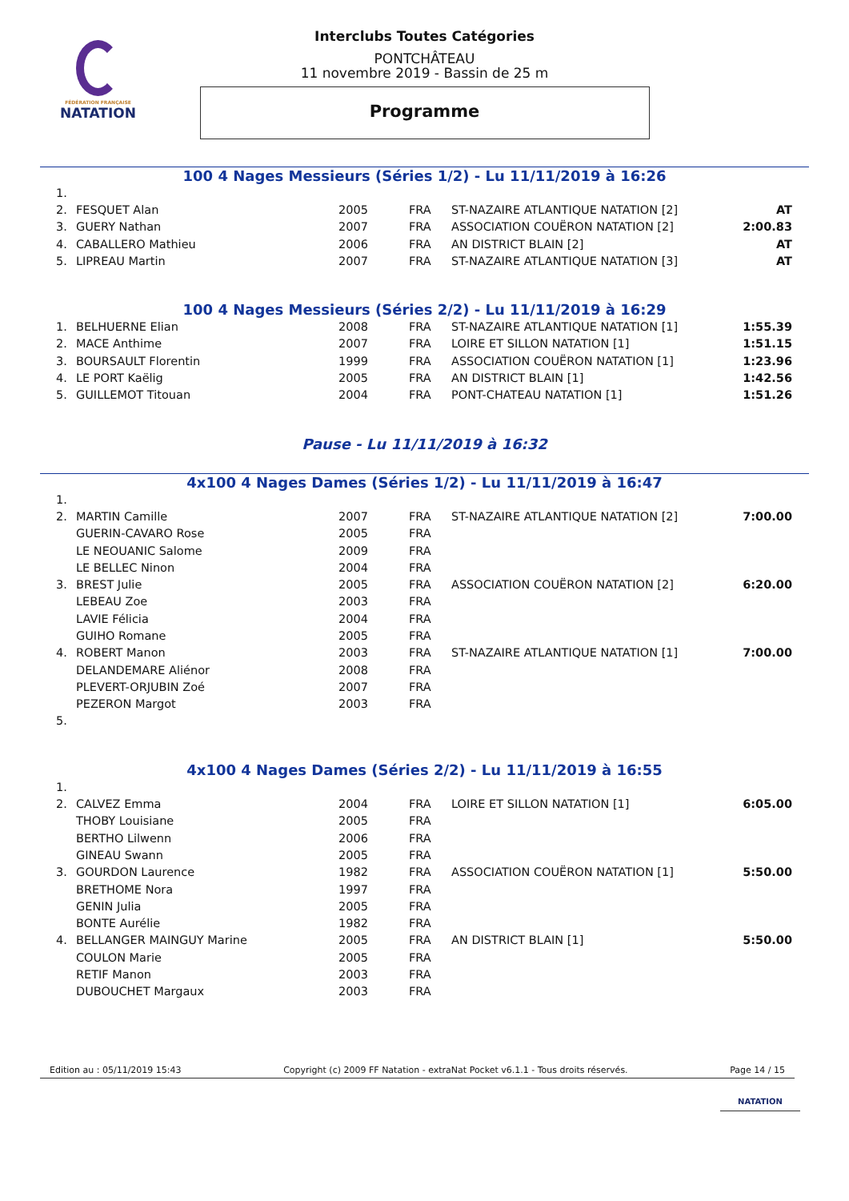FÉDÉRATION FRANÇAISE
NATATION
Interclubs Toutes Catégories
PONTCHÂTEAU
11 novembre 2019 - Bassin de 25 m
Programme
100 4 Nages Messieurs (Séries 1/2) - Lu 11/11/2019 à 16:26
| 1. | | | | | |
| 2. | FESQUET Alan | 2005 | FRA | ST-NAZAIRE ATLANTIQUE NATATION [2] | AT |
| 3. | GUERY Nathan | 2007 | FRA | ASSOCIATION COUËRON NATATION [2] | 2:00.83 |
| 4. | CABALLERO Mathieu | 2006 | FRA | AN DISTRICT BLAIN [2] | AT |
| 5. | LIPREAU Martin | 2007 | FRA | ST-NAZAIRE ATLANTIQUE NATATION [3] | AT |
100 4 Nages Messieurs (Séries 2/2) - Lu 11/11/2019 à 16:29
| 1. | BELHUERNE Elian | 2008 | FRA | ST-NAZAIRE ATLANTIQUE NATATION [1] | 1:55.39 |
| 2. | MACE Anthime | 2007 | FRA | LOIRE ET SILLON NATATION [1] | 1:51.15 |
| 3. | BOURSAULT Florentin | 1999 | FRA | ASSOCIATION COUËRON NATATION [1] | 1:23.96 |
| 4. | LE PORT Kaëlig | 2005 | FRA | AN DISTRICT BLAIN [1] | 1:42.56 |
| 5. | GUILLEMOT Titouan | 2004 | FRA | PONT-CHATEAU NATATION [1] | 1:51.26 |
Pause - Lu 11/11/2019 à 16:32
4x100 4 Nages Dames (Séries 1/2) - Lu 11/11/2019 à 16:47
| 1. | | | | | |
| 2. | MARTIN Camille | 2007 | FRA | ST-NAZAIRE ATLANTIQUE NATATION [2] | 7:00.00 |
| | GUERIN-CAVARO Rose | 2005 | FRA | | |
| | LE NEOUANIC Salome | 2009 | FRA | | |
| | LE BELLEC Ninon | 2004 | FRA | | |
| 3. | BREST Julie | 2005 | FRA | ASSOCIATION COUËRON NATATION [2] | 6:20.00 |
| | LEBEAU Zoe | 2003 | FRA | | |
| | LAVIE Félicia | 2004 | FRA | | |
| | GUIHO Romane | 2005 | FRA | | |
| 4. | ROBERT Manon | 2003 | FRA | ST-NAZAIRE ATLANTIQUE NATATION [1] | 7:00.00 |
| | DELANDEMARE Aliénor | 2008 | FRA | | |
| | PLEVERT-ORJUBIN Zoé | 2007 | FRA | | |
| | PEZERON Margot | 2003 | FRA | | |
| 5. | | | | | |
4x100 4 Nages Dames (Séries 2/2) - Lu 11/11/2019 à 16:55
| 1. | | | | | |
| 2. | CALVEZ Emma | 2004 | FRA | LOIRE ET SILLON NATATION [1] | 6:05.00 |
| | THOBY Louisiane | 2005 | FRA | | |
| | BERTHO Lilwenn | 2006 | FRA | | |
| | GINEAU Swann | 2005 | FRA | | |
| 3. | GOURDON Laurence | 1982 | FRA | ASSOCIATION COUËRON NATATION [1] | 5:50.00 |
| | BRETHOME Nora | 1997 | FRA | | |
| | GENIN Julia | 2005 | FRA | | |
| | BONTE Aurélie | 1982 | FRA | | |
| 4. | BELLANGER MAINGUY Marine | 2005 | FRA | AN DISTRICT BLAIN [1] | 5:50.00 |
| | COULON Marie | 2005 | FRA | | |
| | RETIF Manon | 2003 | FRA | | |
| | DUBOUCHET Margaux | 2003 | FRA | | |
Edition au : 05/11/2019 15:43 Copyright (c) 2009 FF Natation - extraNat Pocket v6.1.1 - Tous droits réservés. Page 14 / 15
NATATION